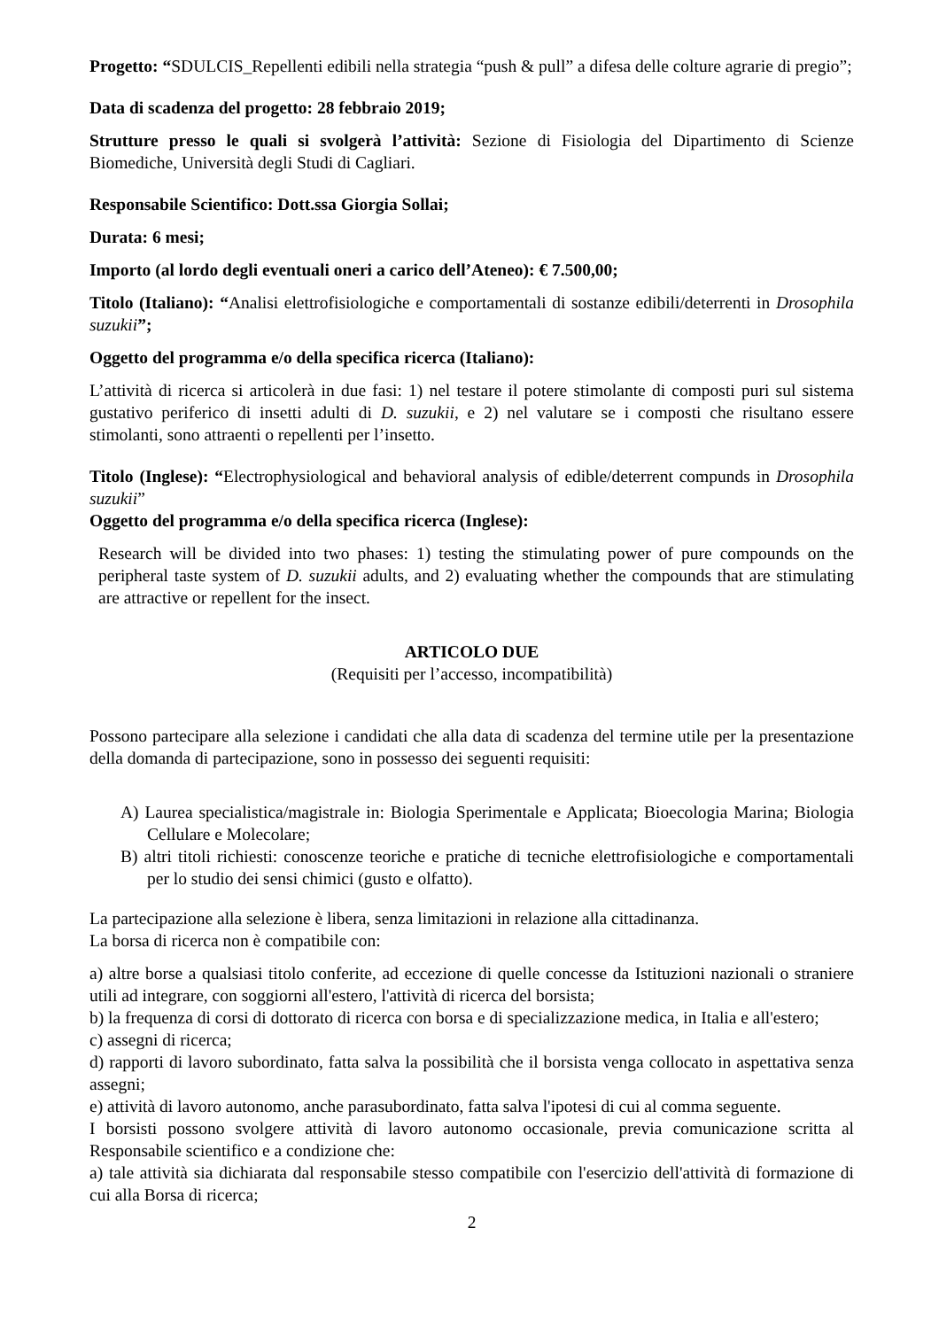Progetto: “SDULCIS_Repellenti edibili nella strategia “push & pull” a difesa delle colture agrarie di pregio”;
Data di scadenza del progetto: 28 febbraio 2019;
Strutture presso le quali si svolgerà l’attività: Sezione di Fisiologia del Dipartimento di Scienze Biomediche, Università degli Studi di Cagliari.
Responsabile Scientifico: Dott.ssa Giorgia Sollai;
Durata: 6 mesi;
Importo (al lordo degli eventuali oneri a carico dell’Ateneo): € 7.500,00;
Titolo (Italiano): “Analisi elettrofisiologiche e comportamentali di sostanze edibili/deterrenti in Drosophila suzukii”;
Oggetto del programma e/o della specifica ricerca (Italiano):
L’attività di ricerca si articolerà in due fasi: 1) nel testare il potere stimolante di composti puri sul sistema gustativo periferico di insetti adulti di D. suzukii, e 2) nel valutare se i composti che risultano essere stimolanti, sono attraenti o repellenti per l’insetto.
Titolo (Inglese): “Electrophysiological and behavioral analysis of edible/deterrent compunds in Drosophila suzukii”
Oggetto del programma e/o della specifica ricerca (Inglese):
Research will be divided into two phases: 1) testing the stimulating power of pure compounds on the peripheral taste system of D. suzukii adults, and 2) evaluating whether the compounds that are stimulating are attractive or repellent for the insect.
ARTICOLO DUE
(Requisiti per l’accesso, incompatibilità)
Possono partecipare alla selezione i candidati che alla data di scadenza del termine utile per la presentazione della domanda di partecipazione, sono in possesso dei seguenti requisiti:
A) Laurea specialistica/magistrale in: Biologia Sperimentale e Applicata; Bioecologia Marina; Biologia Cellulare e Molecolare;
B) altri titoli richiesti: conoscenze teoriche e pratiche di tecniche elettrofisiologiche e comportamentali per lo studio dei sensi chimici (gusto e olfatto).
La partecipazione alla selezione è libera, senza limitazioni in relazione alla cittadinanza.
La borsa di ricerca non è compatibile con:
a) altre borse a qualsiasi titolo conferite, ad eccezione di quelle concesse da Istituzioni nazionali o straniere utili ad integrare, con soggiorni all'estero, l'attività di ricerca del borsista;
b) la frequenza di corsi di dottorato di ricerca con borsa e di specializzazione medica, in Italia e all'estero;
c) assegni di ricerca;
d) rapporti di lavoro subordinato, fatta salva la possibilità che il borsista venga collocato in aspettativa senza assegni;
e) attività di lavoro autonomo, anche parasubordinato, fatta salva l'ipotesi di cui al comma seguente.
I borsisti possono svolgere attività di lavoro autonomo occasionale, previa comunicazione scritta al Responsabile scientifico e a condizione che:
a) tale attività sia dichiarata dal responsabile stesso compatibile con l'esercizio dell'attività di formazione di cui alla Borsa di ricerca;
2